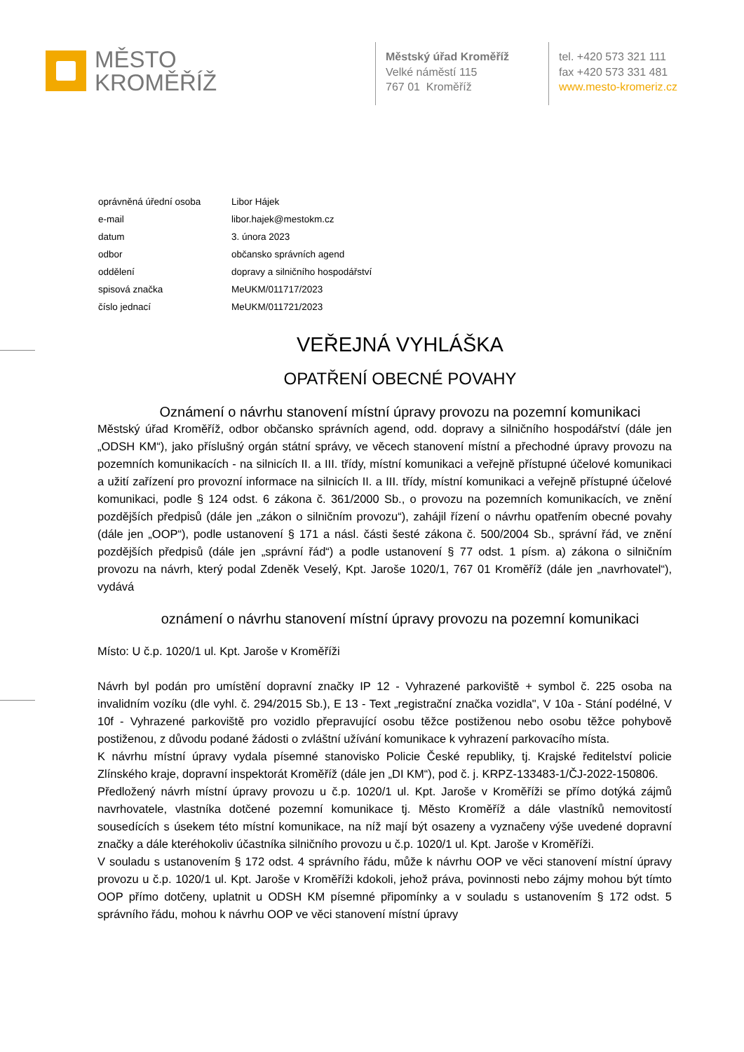MĚSTO
KROMĚŘÍŽ
Městský úřad Kroměříž
Velké náměstí 115
767 01 Kroměříž
tel. +420 573 321 111
fax +420 573 331 481
www.mesto-kromeriz.cz
| oprávněná úřední osoba | Libor Hájek |
| e-mail | libor.hajek@mestokm.cz |
| datum | 3. února 2023 |
| odbor | občansko správních agend |
| oddělení | dopravy a silničního hospodářství |
| spisová značka | MeUKM/011717/2023 |
| číslo jednací | MeUKM/011721/2023 |
VEŘEJNÁ VYHLÁŠKA
OPATŘENÍ OBECNÉ POVAHY
Oznámení o návrhu stanovení místní úpravy provozu na pozemní komunikaci
Městský úřad Kroměříž, odbor občansko správních agend, odd. dopravy a silničního hospodářství (dále jen „ODSH KM“), jako příslušný orgán státní správy, ve věcech stanovení místní a přechodné úpravy provozu na pozemních komunikacích - na silnicích II. a III. třídy, místní komunikaci a veřejně přístupné účelové komunikaci a užití zařízení pro provozní informace na silnicích II. a III. třídy, místní komunikaci a veřejně přístupné účelové komunikaci, podle § 124 odst. 6 zákona č. 361/2000 Sb., o provozu na pozemních komunikacích, ve znění pozdějších předpisů (dále jen „zákon o silničním provozu“), zahájil řízení o návrhu opatřením obecné povahy (dále jen „OOP“), podle ustanovení § 171 a násl. části šesté zákona č. 500/2004 Sb., správní řád, ve znění pozdějších předpisů (dále jen „správní řád“) a podle ustanovení § 77 odst. 1 písm. a) zákona o silničním provozu na návrh, který podal Zdeněk Veselý, Kpt. Jaroše 1020/1, 767 01 Kroměříž (dále jen „navrhovatel“), vydává
oznámení o návrhu stanovení místní úpravy provozu na pozemní komunikaci
Místo: U č.p. 1020/1 ul. Kpt. Jaroše v Kroměříži
Návrh byl podán pro umístění dopravní značky IP 12 - Vyhrazené parkoviště + symbol č. 225 osoba na invalidním vozíku (dle vyhl. č. 294/2015 Sb.), E 13 - Text „registrační značka vozidla", V 10a - Stání podélné, V 10f - Vyhrazené parkoviště pro vozidlo přepravující osobu těžce postiženou nebo osobu těžce pohybově postiženou, z důvodu podané žádosti o zvláštní užívání komunikace k vyhrazení parkovacího místa.
K návrhu místní úpravy vydala písemné stanovisko Policie České republiky, tj. Krajské ředitelství policie Zlínského kraje, dopravní inspektorát Kroměříž (dále jen „DI KM“), pod č. j. KRPZ-133483-1/ČJ-2022-150806.
Předložený návrh místní úpravy provozu u č.p. 1020/1 ul. Kpt. Jaroše v Kroměříži se přímo dotýká zájmů navrhovatele, vlastníka dotčené pozemní komunikace tj. Město Kroměříž a dále vlastníků nemovitostí sousedících s úsekem této místní komunikace, na níž mají být osazeny a vyznačeny výše uvedené dopravní značky a dále kteréhokoliv účastníka silničního provozu u č.p. 1020/1 ul. Kpt. Jaroše v Kroměříži.
V souladu s ustanovením § 172 odst. 4 správního řádu, může k návrhu OOP ve věci stanovení místní úpravy provozu u č.p. 1020/1 ul. Kpt. Jaroše v Kroměříži kdokoli, jehož práva, povinnosti nebo zájmy mohou být tímto OOP přímo dotčeny, uplatnit u ODSH KM písemné připomínky a v souladu s ustanovením § 172 odst. 5 správního řádu, mohou k návrhu OOP ve věci stanovení místní úpravy